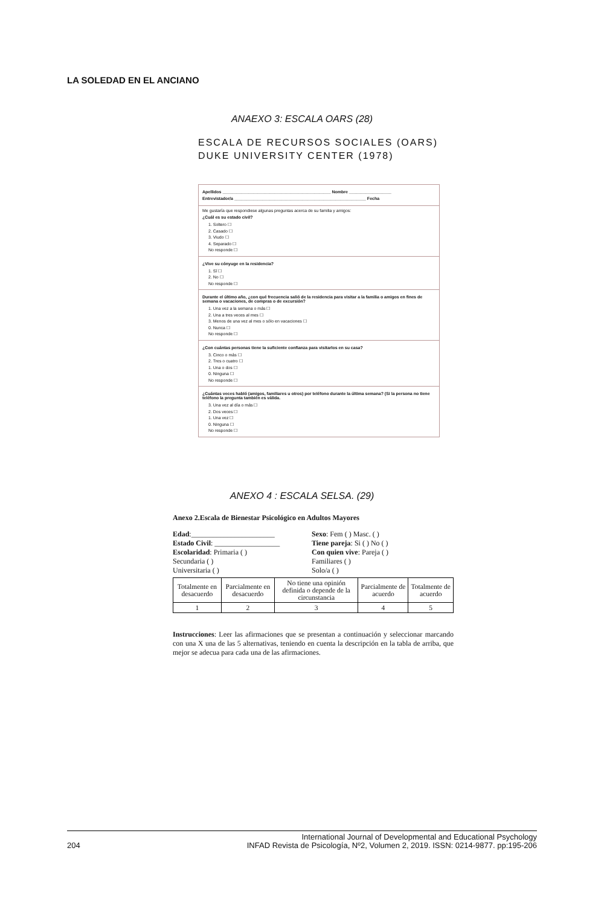LA SOLEDAD EN EL ANCIANO
ANAEXO 3: ESCALA OARS (28)
ESCALA DE RECURSOS SOCIALES (OARS)
DUKE UNIVERSITY CENTER (1978)
Apellidos ______________________________________________ Nombre __________________
Entrevistador/a ________________________________________________________ Fecha
Me gustaría que respondiese algunas preguntas acerca de su familia y amigos:
¿Cuál es su estado civil?
1. Soltero ☐
2. Casado ☐
3. Viudo ☐
4. Separado ☐
No responde ☐
¿Vive su cónyuge en la residencia?
1. Sí ☐
2. No ☐
No responde ☐
Durante el último año, ¿con qué frecuencia salió de la residencia para visitar a la familia o amigos en fines de semana o vacaciones, de compras o de excursión?
1. Una vez a la semana o más ☐
2. Una a tres veces al mes ☐
3. Menos de una vez al mes o sólo en vacaciones ☐
0. Nunca ☐
No responde ☐
¿Con cuántas personas tiene la suficiente confianza para visitarlos en su casa?
3. Cinco o más ☐
2. Tres o cuatro ☐
1. Una o dos ☐
0. Ninguna ☐
No responde ☐
¿Cuántas veces habló (amigos, familiares u otros) por teléfono durante la última semana? (Si la persona no tiene teléfono la pregunta también es válida.
3. Una vez al día o más ☐
2. Dos veces ☐
1. Una vez ☐
0. Ninguna ☐
No responde ☐
ANEXO 4 : ESCALA SELSA. (29)
Anexo 2.Escala de Bienestar Psicológico en Adultos Mayores
Edad:_______________________
Sexo: Fem ( ) Masc. ( )
Estado Civil: __________________
Tiene pareja: Si ( ) No ( )
Escolaridad: Primaria ( )
Con quien vive: Pareja ( )
Secundaria ( )
Familiares ( )
Universitaria ( )
Solo/a ( )
| Totalmente en desacuerdo | Parcialmente en desacuerdo | No tiene una opinión definida o depende de la circunstancia | Parcialmente de acuerdo | Totalmente de acuerdo |
| 1 | 2 | 3 | 4 | 5 |
Instrucciones: Leer las afirmaciones que se presentan a continuación y seleccionar marcando con una X una de las 5 alternativas, teniendo en cuenta la descripción en la tabla de arriba, que mejor se adecua para cada una de las afirmaciones.
204 International Journal of Developmental and Educational Psychology
INFAD Revista de Psicología, Nº2, Volumen 2, 2019. ISSN: 0214-9877. pp:195-206